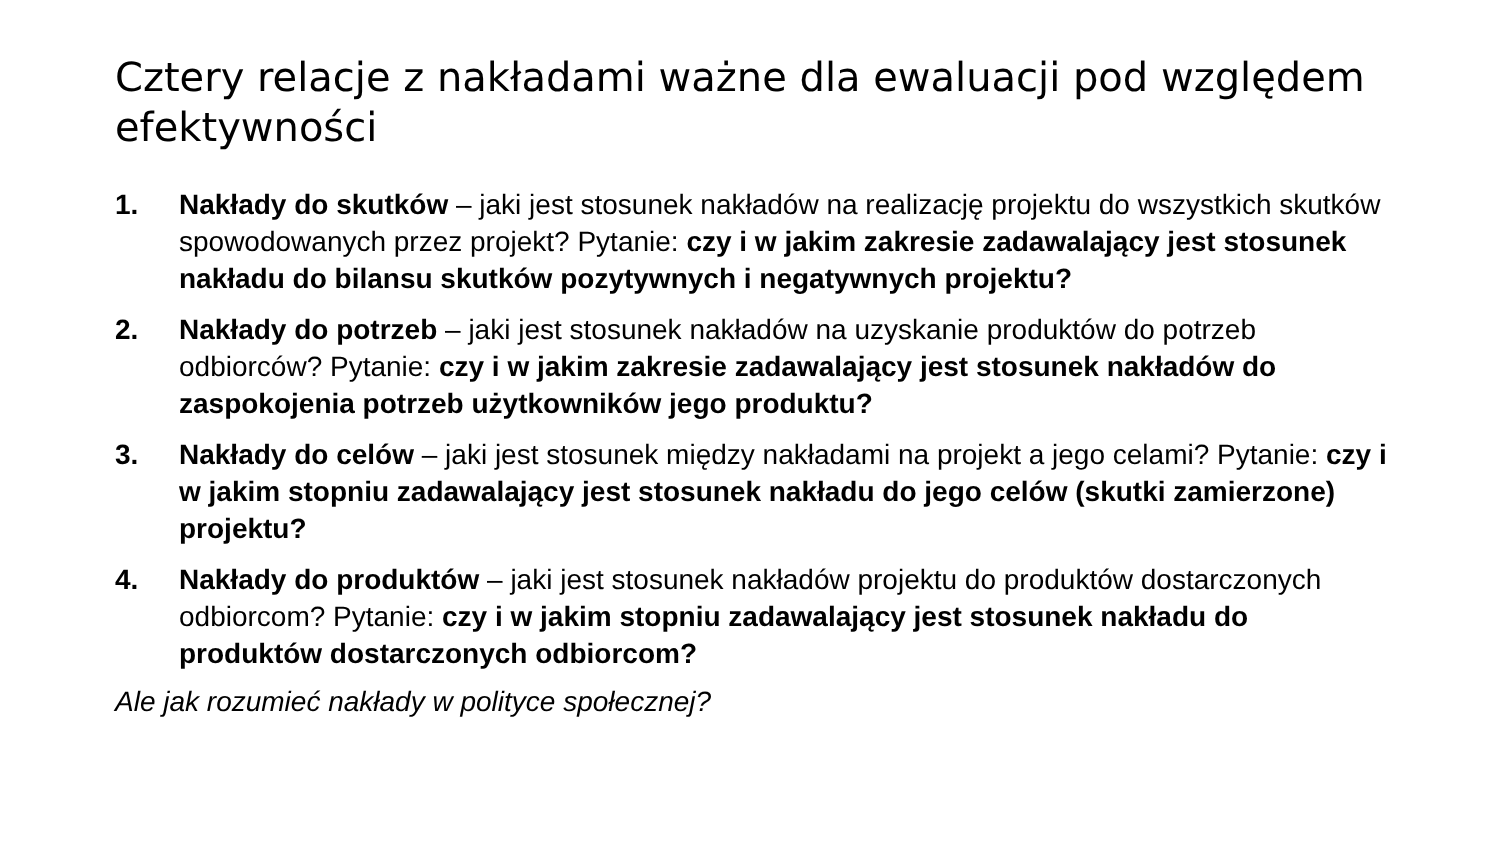Cztery relacje z nakładami ważne dla ewaluacji pod względem efektywności
1. Nakłady do skutków – jaki jest stosunek nakładów na realizację projektu do wszystkich skutków spowodowanych przez projekt? Pytanie: czy i w jakim zakresie zadawalający jest stosunek nakładu do bilansu skutków pozytywnych i negatywnych projektu?
2. Nakłady do potrzeb – jaki jest stosunek nakładów na uzyskanie produktów do potrzeb odbiorców? Pytanie: czy i w jakim zakresie zadawalający jest stosunek nakładów do zaspokojenia potrzeb użytkowników jego produktu?
3. Nakłady do celów – jaki jest stosunek między nakładami na projekt a jego celami? Pytanie: czy i w jakim stopniu zadawalający jest stosunek nakładu do jego celów (skutki zamierzone) projektu?
4. Nakłady do produktów – jaki jest stosunek nakładów projektu do produktów dostarczonych odbiorcom? Pytanie: czy i w jakim stopniu zadawalający jest stosunek nakładu do produktów dostarczonych odbiorcom?
Ale jak rozumieć nakłady w polityce społecznej?